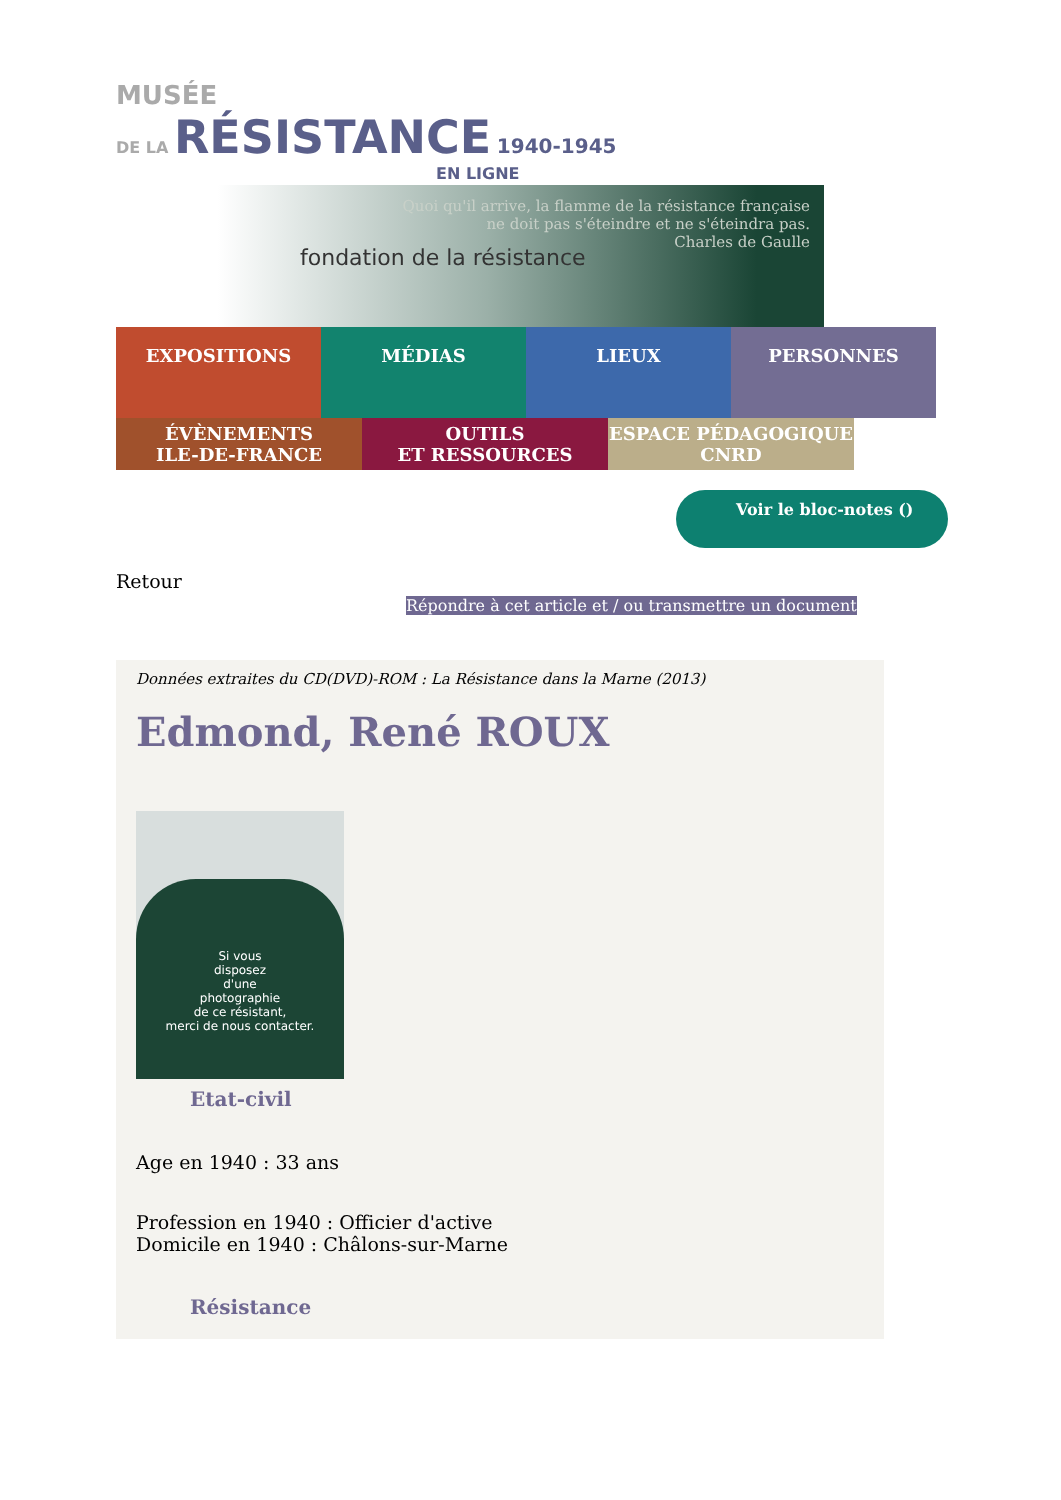MUSÉE
DE LA RÉSISTANCE 1940-1945
EN LIGNE
fondation de la résistance
Quoi qu'il arrive, la flamme de la résistance française
ne doit pas s'éteindre et ne s'éteindra pas.
Charles de Gaulle
EXPOSITIONS
MÉDIAS LIEUX PERSONNES
ÉVÈNEMENTS
ILE-DE-FRANCE
OUTILS
ET RESSOURCES
ESPACE PÉDAGOGIQUE
CNRD
Voir le bloc-notes ()
Retour
Répondre à cet article et / ou transmettre un document
Données extraites du CD(DVD)-ROM : La Résistance dans la Marne (2013)
Edmond, René ROUX
Si vous
disposez
d'une
photographie
de ce résistant,
merci de nous contacter.
Etat-civil
Age en 1940 : 33 ans
Profession en 1940 : Officier d'active
Domicile en 1940 : Châlons-sur-Marne
Résistance